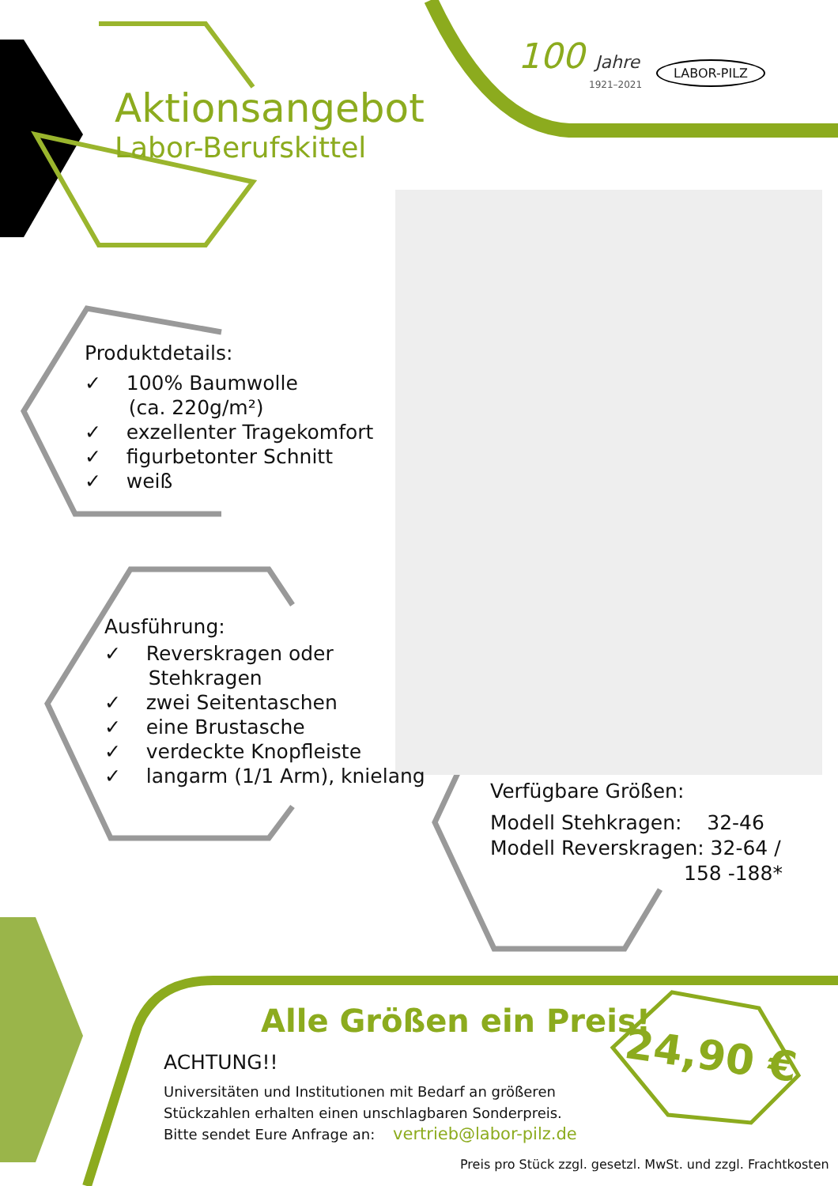100 Jahre LABOR-PILZ
1921–2021
Aktionsangebot
Labor-Berufskittel
Produktdetails:
✓ 100% Baumwolle
(ca. 220g/m²)
✓ exzellenter Tragekomfort
✓ figurbetonter Schnitt
✓ weiß
Ausführung:
✓ Reverskragen oder
Stehkragen
✓ zwei Seitentaschen
✓ eine Brustasche
✓ verdeckte Knopfleiste
✓ langarm (1/1 Arm), knielang
Verfügbare Größen:
Modell Stehkragen: 32-46
Modell Reverskragen: 32-64 /
158 -188*
Alle Größen ein Preis!
24,90 €
ACHTUNG!!
Universitäten und Institutionen mit Bedarf an größeren
Stückzahlen erhalten einen unschlagbaren Sonderpreis.
Bitte sendet Eure Anfrage an: vertrieb@labor-pilz.de
Preis pro Stück zzgl. gesetzl. MwSt. und zzgl. Frachtkosten